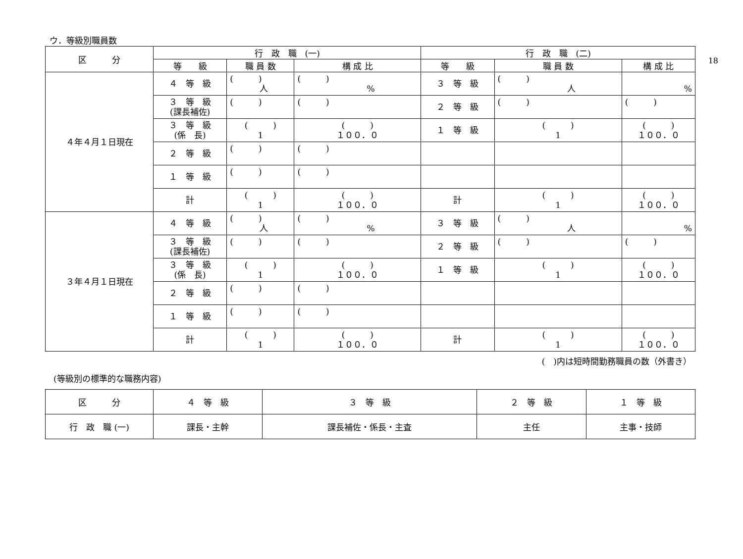18
ウ．等級別職員数
| 区 分 | 行 政 職 (一) | | | 行 政 職 (二) | | |
| --- | --- | --- | --- | --- | --- | --- |
| | 等 級 | 職 員 数 | 構 成 比 | 等 級 | 職 員 数 | 構 成 比 |
| ４年４月１日現在 | ４ 等 級 | ( ) 人 | ( ) % | ３ 等 級 | ( ) 人 | % |
| | ３ 等 級 (課長補佐) | ( ) | ( ) | ２ 等 級 | ( ) | ( ) |
| | ３ 等 級 (係 長) | ( ) 1 | ( ) １００．０ | １ 等 級 | ( ) 1 | ( ) １００．０ |
| | ２ 等 級 | ( ) | ( ) | | | |
| | １ 等 級 | ( ) | ( ) | | | |
| | 計 | ( ) 1 | ( ) １００．０ | 計 | ( ) 1 | ( ) １００．０ |
| ３年４月１日現在 | ４ 等 級 | ( ) 人 | ( ) % | ３ 等 級 | ( ) 人 | % |
| | ３ 等 級 (課長補佐) | ( ) | ( ) | ２ 等 級 | ( ) | ( ) |
| | ３ 等 級 (係 長) | ( ) 1 | ( ) １００．０ | １ 等 級 | ( ) 1 | ( ) １００．０ |
| | ２ 等 級 | ( ) | ( ) | | | |
| | １ 等 級 | ( ) | ( ) | | | |
| | 計 | ( ) 1 | ( ) １００．０ | 計 | ( ) 1 | ( ) １００．０ |
(　)内は短時間勤務職員の数（外書き）
(等級別の標準的な職務内容)
| 区 分 | ４ 等 級 | ３ 等 級 | ２ 等 級 | １ 等 級 |
| 行 政 職 (一) | 課長・主幹 | 課長補佐・係長・主査 | 主任 | 主事・技師 |